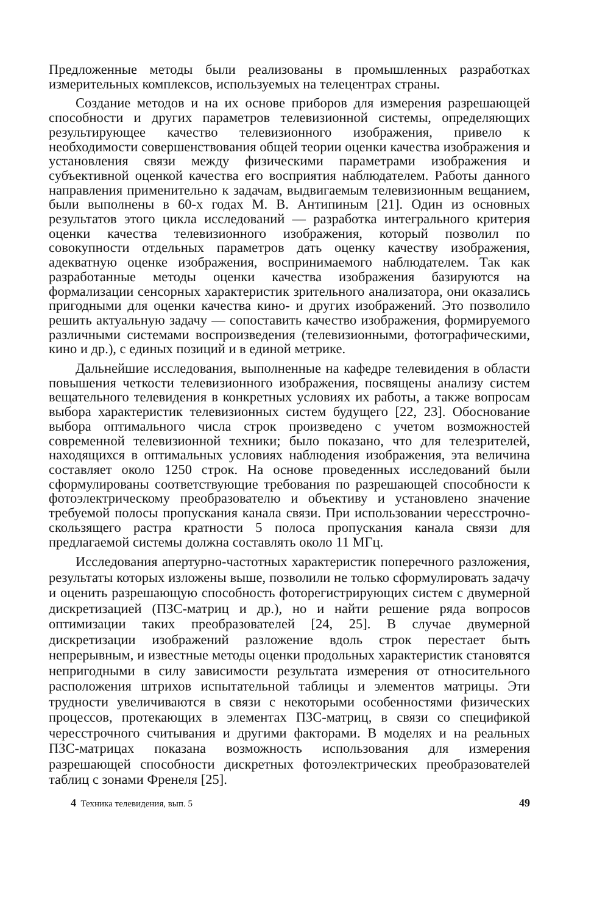Предложенные методы были реализованы в промышленных разработках измерительных комплексов, используемых на телецентрах страны.
Создание методов и на их основе приборов для измерения разрешающей способности и других параметров телевизионной системы, определяющих результирующее качество телевизионного изображения, привело к необходимости совершенствования общей теории оценки качества изображения и установления связи между физическими параметрами изображения и субъективной оценкой качества его восприятия наблюдателем. Работы данного направления применительно к задачам, выдвигаемым телевизионным вещанием, были выполнены в 60-х годах М. В. Антипиным [21]. Один из основных результатов этого цикла исследований — разработка интегрального критерия оценки качества телевизионного изображения, который позволил по совокупности отдельных параметров дать оценку качеству изображения, адекватную оценке изображения, воспринимаемого наблюдателем. Так как разработанные методы оценки качества изображения базируются на формализации сенсорных характеристик зрительного анализатора, они оказались пригодными для оценки качества кино- и других изображений. Это позволило решить актуальную задачу — сопоставить качество изображения, формируемого различными системами воспроизведения (телевизионными, фотографическими, кино и др.), с единых позиций и в единой метрике.
Дальнейшие исследования, выполненные на кафедре телевидения в области повышения четкости телевизионного изображения, посвящены анализу систем вещательного телевидения в конкретных условиях их работы, а также вопросам выбора характеристик телевизионных систем будущего [22, 23]. Обоснование выбора оптимального числа строк произведено с учетом возможностей современной телевизионной техники; было показано, что для телезрителей, находящихся в оптимальных условиях наблюдения изображения, эта величина составляет около 1250 строк. На основе проведенных исследований были сформулированы соответствующие требования по разрешающей способности к фотоэлектрическому преобразователю и объективу и установлено значение требуемой полосы пропускания канала связи. При использовании чересстрочно-скользящего растра кратности 5 полоса пропускания канала связи для предлагаемой системы должна составлять около 11 МГц.
Исследования апертурно-частотных характеристик поперечного разложения, результаты которых изложены выше, позволили не только сформулировать задачу и оценить разрешающую способность фоторегистрирующих систем с двумерной дискретизацией (ПЗС-матриц и др.), но и найти решение ряда вопросов оптимизации таких преобразователей [24, 25]. В случае двумерной дискретизации изображений разложение вдоль строк перестает быть непрерывным, и известные методы оценки продольных характеристик становятся непригодными в силу зависимости результата измерения от относительного расположения штрихов испытательной таблицы и элементов матрицы. Эти трудности увеличиваются в связи с некоторыми особенностями физических процессов, протекающих в элементах ПЗС-матриц, в связи со спецификой чересстрочного считывания и другими факторами. В моделях и на реальных ПЗС-матрицах показана возможность использования для измерения разрешающей способности дискретных фотоэлектрических преобразователей таблиц с зонами Френеля [25].
4 Техника телевидения, вып. 5 49